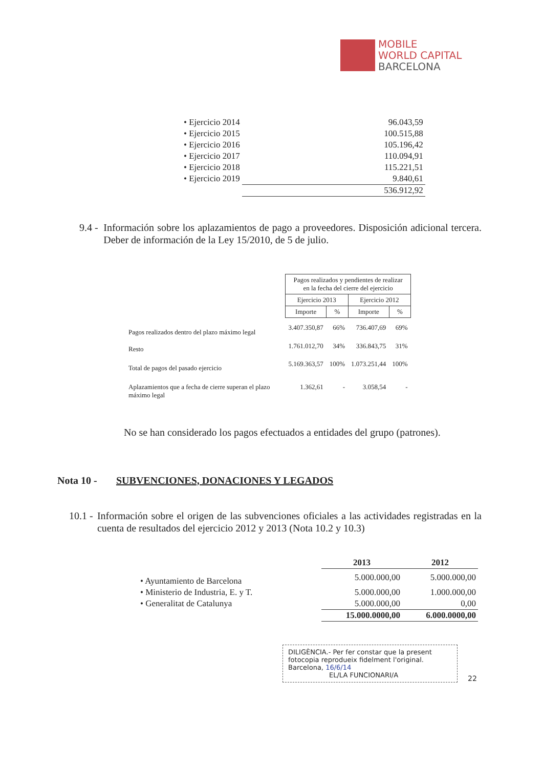MOBILE
WORLD CAPITAL
BARCELONA
| • Ejercicio 2014 | 96.043,59 |
| • Ejercicio 2015 | 100.515,88 |
| • Ejercicio 2016 | 105.196,42 |
| • Ejercicio 2017 | 110.094,91 |
| • Ejercicio 2018 | 115.221,51 |
| • Ejercicio 2019 | 9.840,61 |
| | 536.912,92 |
9.4 - Información sobre los aplazamientos de pago a proveedores. Disposición adicional tercera. Deber de información de la Ley 15/2010, de 5 de julio.
| | Pagos realizados y pendientes de realizar en la fecha del cierre del ejercicio | | | |
| --- | --- | --- | --- | --- |
| | Ejercicio 2013 | | Ejercicio 2012 | |
| | Importe | % | Importe | % |
| Pagos realizados dentro del plazo máximo legal | 3.407.350,87 | 66% | 736.407,69 | 69% |
| Resto | 1.761.012,70 | 34% | 336.843,75 | 31% |
| Total de pagos del pasado ejercicio | 5.169.363,57 | 100% | 1.073.251,44 | 100% |
| Aplazamientos que a fecha de cierre superan el plazo máximo legal | 1.362,61 | - | 3.058,54 | - |
No se han considerado los pagos efectuados a entidades del grupo (patrones).
Nota 10 - SUBVENCIONES, DONACIONES Y LEGADOS
10.1 - Información sobre el origen de las subvenciones oficiales a las actividades registradas en la cuenta de resultados del ejercicio 2012 y 2013 (Nota 10.2 y 10.3)
| | 2013 | 2012 |
| • Ayuntamiento de Barcelona | 5.000.000,00 | 5.000.000,00 |
| • Ministerio de Industria, E. y T. | 5.000.000,00 | 1.000.000,00 |
| • Generalitat de Catalunya | 5.000.000,00 | 0,00 |
| | 15.000.0000,00 | 6.000.0000,00 |
DILIGÈNCIA.- Per fer constar que la present fotocopia reprodueix fidelment l'original.
Barcelona, 16/6/14
EL/LA FUNCIONARI/A
22